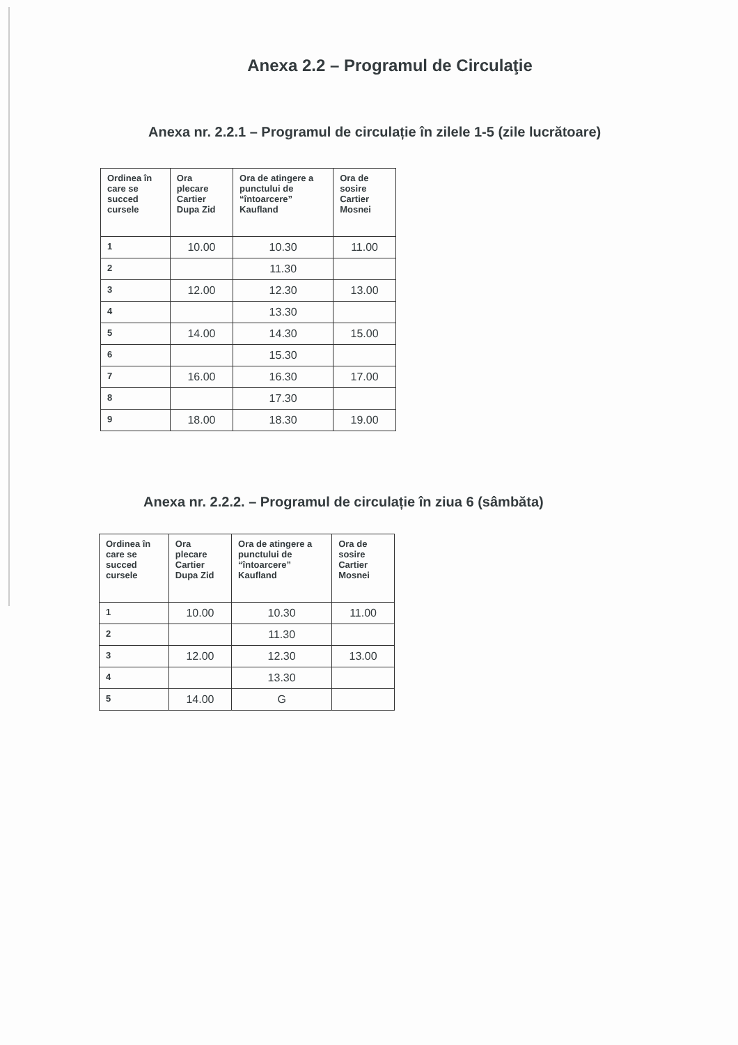Anexa 2.2 – Programul de Circulaţie
Anexa nr. 2.2.1 – Programul de circulație în zilele 1-5 (zile lucrătoare)
| Ordinea în care se succed cursele | Ora plecare Cartier Dupa Zid | Ora de atingere a punctului de “întoarcere” Kaufland | Ora de sosire Cartier Mosnei |
| --- | --- | --- | --- |
| 1 | 10.00 | 10.30 | 11.00 |
| 2 | | 11.30 | |
| 3 | 12.00 | 12.30 | 13.00 |
| 4 | | 13.30 | |
| 5 | 14.00 | 14.30 | 15.00 |
| 6 | | 15.30 | |
| 7 | 16.00 | 16.30 | 17.00 |
| 8 | | 17.30 | |
| 9 | 18.00 | 18.30 | 19.00 |
Anexa nr. 2.2.2. – Programul de circulație în ziua 6 (sâmbăta)
| Ordinea în care se succed cursele | Ora plecare Cartier Dupa Zid | Ora de atingere a punctului de “întoarcere” Kaufland | Ora de sosire Cartier Mosnei |
| --- | --- | --- | --- |
| 1 | 10.00 | 10.30 | 11.00 |
| 2 | | 11.30 | |
| 3 | 12.00 | 12.30 | 13.00 |
| 4 | | 13.30 | |
| 5 | 14.00 | G | |